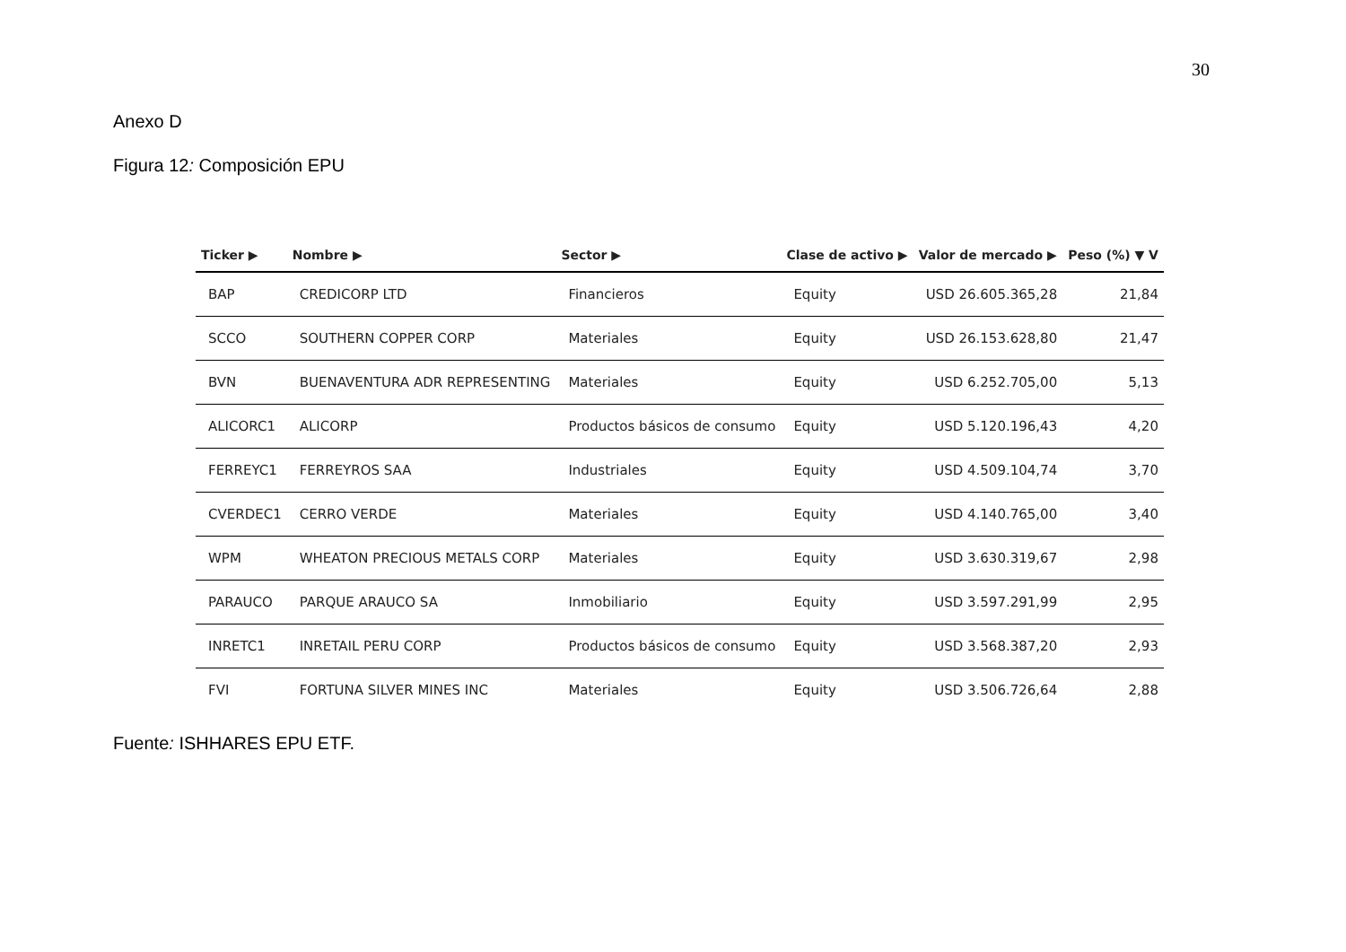30
Anexo D
Figura 12: Composición EPU
| Ticker ▶ | Nombre ▶ | Sector ▶ | Clase de activo ▶ | Valor de mercado ▶ | Peso (%) ▼ V |
| --- | --- | --- | --- | --- | --- |
| BAP | CREDICORP LTD | Financieros | Equity | USD 26.605.365,28 | 21,84 |
| SCCO | SOUTHERN COPPER CORP | Materiales | Equity | USD 26.153.628,80 | 21,47 |
| BVN | BUENAVENTURA ADR REPRESENTING | Materiales | Equity | USD 6.252.705,00 | 5,13 |
| ALICORC1 | ALICORP | Productos básicos de consumo | Equity | USD 5.120.196,43 | 4,20 |
| FERREYC1 | FERREYROS SAA | Industriales | Equity | USD 4.509.104,74 | 3,70 |
| CVERDEC1 | CERRO VERDE | Materiales | Equity | USD 4.140.765,00 | 3,40 |
| WPM | WHEATON PRECIOUS METALS CORP | Materiales | Equity | USD 3.630.319,67 | 2,98 |
| PARAUCO | PARQUE ARAUCO SA | Inmobiliario | Equity | USD 3.597.291,99 | 2,95 |
| INRETC1 | INRETAIL PERU CORP | Productos básicos de consumo | Equity | USD 3.568.387,20 | 2,93 |
| FVI | FORTUNA SILVER MINES INC | Materiales | Equity | USD 3.506.726,64 | 2,88 |
Fuente: ISHHARES EPU ETF.